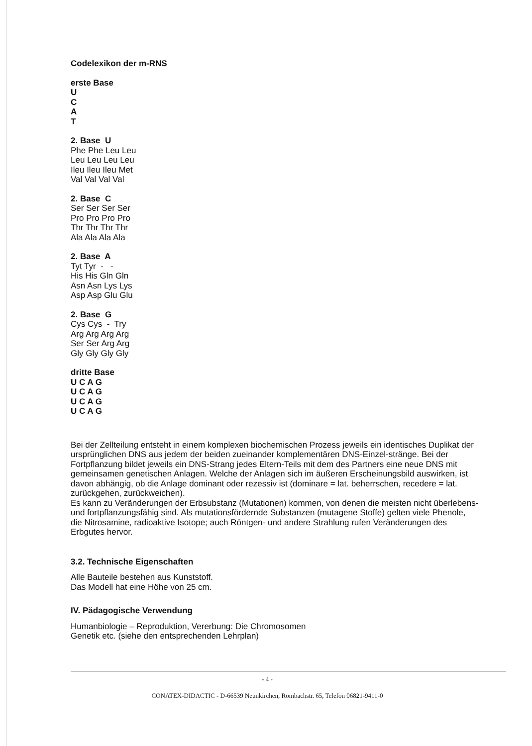Codelexikon der m-RNS
erste Base
U
C
A
T
2. Base U
Phe Phe Leu Leu
Leu Leu Leu Leu
Ileu Ileu Ileu Met
Val Val Val Val
2. Base C
Ser Ser Ser Ser
Pro Pro Pro Pro
Thr Thr Thr Thr
Ala Ala Ala Ala
2. Base A
Tyt Tyr - -
His His Gln Gln
Asn Asn Lys Lys
Asp Asp Glu Glu
2. Base G
Cys Cys - Try
Arg Arg Arg Arg
Ser Ser Arg Arg
Gly Gly Gly Gly
dritte Base
U C A G
U C A G
U C A G
U C A G
Bei der Zellteilung entsteht in einem komplexen biochemischen Prozess jeweils ein identisches Duplikat der ursprünglichen DNS aus jedem der beiden zueinander komplementären DNS-Einzel-stränge. Bei der Fortpflanzung bildet jeweils ein DNS-Strang jedes Eltern-Teils mit dem des Partners eine neue DNS mit gemeinsamen genetischen Anlagen. Welche der Anlagen sich im äußeren Erscheinungsbild auswirken, ist davon abhängig, ob die Anlage dominant oder rezessiv ist (dominare = lat. beherrschen, recedere = lat. zurückgehen, zurückweichen).
Es kann zu Veränderungen der Erbsubstanz (Mutationen) kommen, von denen die meisten nicht überlebens- und fortpflanzungsfähig sind. Als mutationsfördernde Substanzen (mutagene Stoffe) gelten viele Phenole, die Nitrosamine, radioaktive Isotope; auch Röntgen- und andere Strahlung rufen Veränderungen des Erbgutes hervor.
3.2. Technische Eigenschaften
Alle Bauteile bestehen aus Kunststoff.
Das Modell hat eine Höhe von 25 cm.
IV. Pädagogische Verwendung
Humanbiologie – Reproduktion, Vererbung: Die Chromosomen
Genetik etc. (siehe den entsprechenden Lehrplan)
- 4 -
CONATEX-DIDACTIC - D-66539 Neunkirchen, Rombachstr. 65, Telefon 06821-9411-0